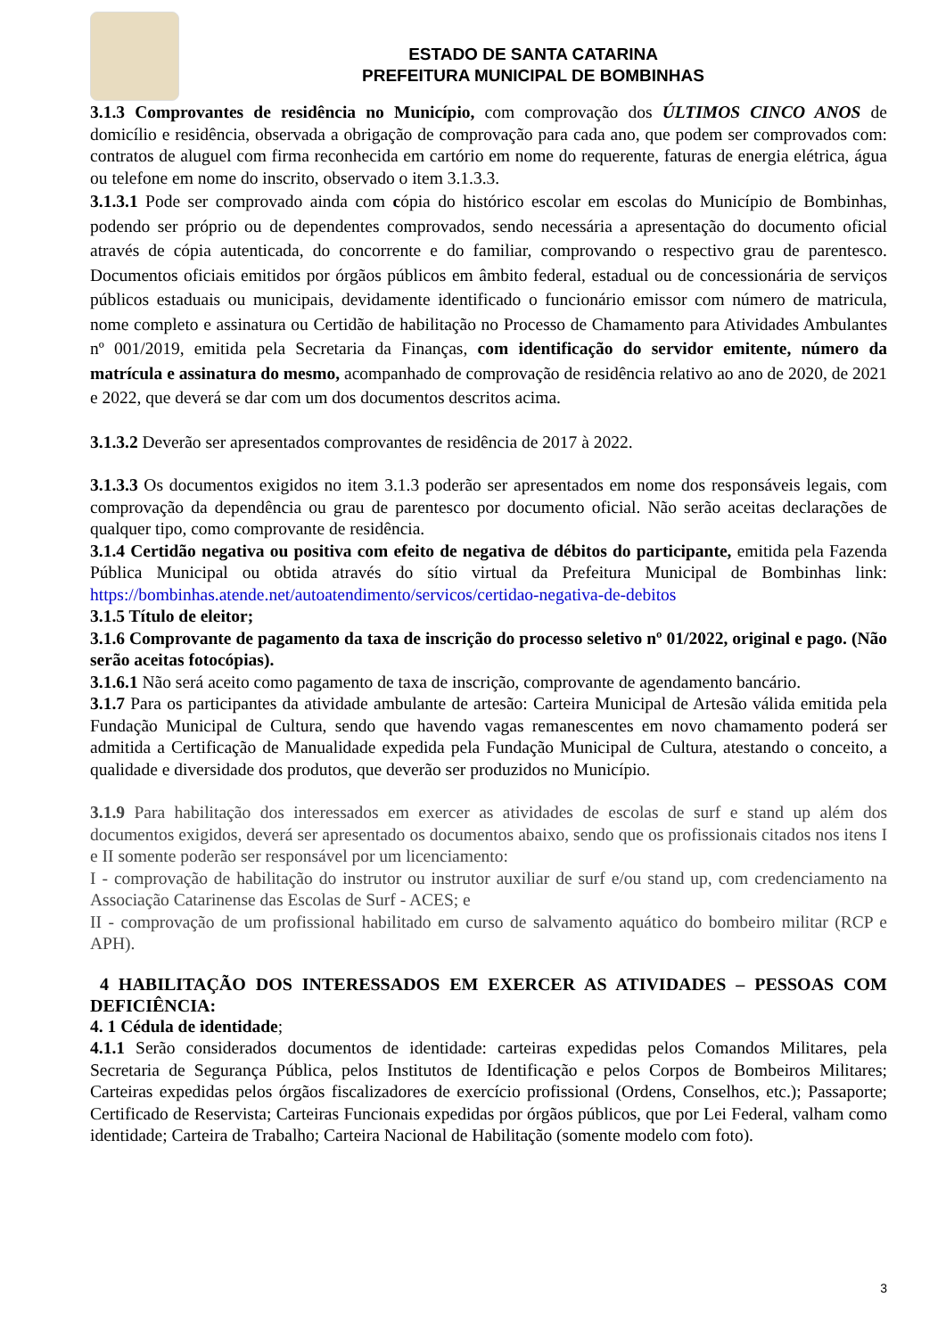ESTADO DE SANTA CATARINA
PREFEITURA MUNICIPAL DE BOMBINHAS
3.1.3 Comprovantes de residência no Município, com comprovação dos ÚLTIMOS CINCO ANOS de domicílio e residência, observada a obrigação de comprovação para cada ano, que podem ser comprovados com: contratos de aluguel com firma reconhecida em cartório em nome do requerente, faturas de energia elétrica, água ou telefone em nome do inscrito, observado o item 3.1.3.3.
3.1.3.1 Pode ser comprovado ainda com cópia do histórico escolar em escolas do Município de Bombinhas, podendo ser próprio ou de dependentes comprovados, sendo necessária a apresentação do documento oficial através de cópia autenticada, do concorrente e do familiar, comprovando o respectivo grau de parentesco. Documentos oficiais emitidos por órgãos públicos em âmbito federal, estadual ou de concessionária de serviços públicos estaduais ou municipais, devidamente identificado o funcionário emissor com número de matricula, nome completo e assinatura ou Certidão de habilitação no Processo de Chamamento para Atividades Ambulantes nº 001/2019, emitida pela Secretaria da Finanças, com identificação do servidor emitente, número da matrícula e assinatura do mesmo, acompanhado de comprovação de residência relativo ao ano de 2020, de 2021 e 2022, que deverá se dar com um dos documentos descritos acima.
3.1.3.2 Deverão ser apresentados comprovantes de residência de 2017 à 2022.
3.1.3.3 Os documentos exigidos no item 3.1.3 poderão ser apresentados em nome dos responsáveis legais, com comprovação da dependência ou grau de parentesco por documento oficial. Não serão aceitas declarações de qualquer tipo, como comprovante de residência.
3.1.4 Certidão negativa ou positiva com efeito de negativa de débitos do participante, emitida pela Fazenda Pública Municipal ou obtida através do sítio virtual da Prefeitura Municipal de Bombinhas link: https://bombinhas.atende.net/autoatendimento/servicos/certidao-negativa-de-debitos
3.1.5 Título de eleitor;
3.1.6 Comprovante de pagamento da taxa de inscrição do processo seletivo nº 01/2022, original e pago. (Não serão aceitas fotocópias).
3.1.6.1 Não será aceito como pagamento de taxa de inscrição, comprovante de agendamento bancário.
3.1.7 Para os participantes da atividade ambulante de artesão: Carteira Municipal de Artesão válida emitida pela Fundação Municipal de Cultura, sendo que havendo vagas remanescentes em novo chamamento poderá ser admitida a Certificação de Manualidade expedida pela Fundação Municipal de Cultura, atestando o conceito, a qualidade e diversidade dos produtos, que deverão ser produzidos no Município.
3.1.9 Para habilitação dos interessados em exercer as atividades de escolas de surf e stand up além dos documentos exigidos, deverá ser apresentado os documentos abaixo, sendo que os profissionais citados nos itens I e II somente poderão ser responsável por um licenciamento:
I - comprovação de habilitação do instrutor ou instrutor auxiliar de surf e/ou stand up, com credenciamento na Associação Catarinense das Escolas de Surf - ACES; e
II - comprovação de um profissional habilitado em curso de salvamento aquático do bombeiro militar (RCP e APH).
4 HABILITAÇÃO DOS INTERESSADOS EM EXERCER AS ATIVIDADES – PESSOAS COM DEFICIÊNCIA:
4. 1 Cédula de identidade;
4.1.1 Serão considerados documentos de identidade: carteiras expedidas pelos Comandos Militares, pela Secretaria de Segurança Pública, pelos Institutos de Identificação e pelos Corpos de Bombeiros Militares; Carteiras expedidas pelos órgãos fiscalizadores de exercício profissional (Ordens, Conselhos, etc.); Passaporte; Certificado de Reservista; Carteiras Funcionais expedidas por órgãos públicos, que por Lei Federal, valham como identidade; Carteira de Trabalho; Carteira Nacional de Habilitação (somente modelo com foto).
3